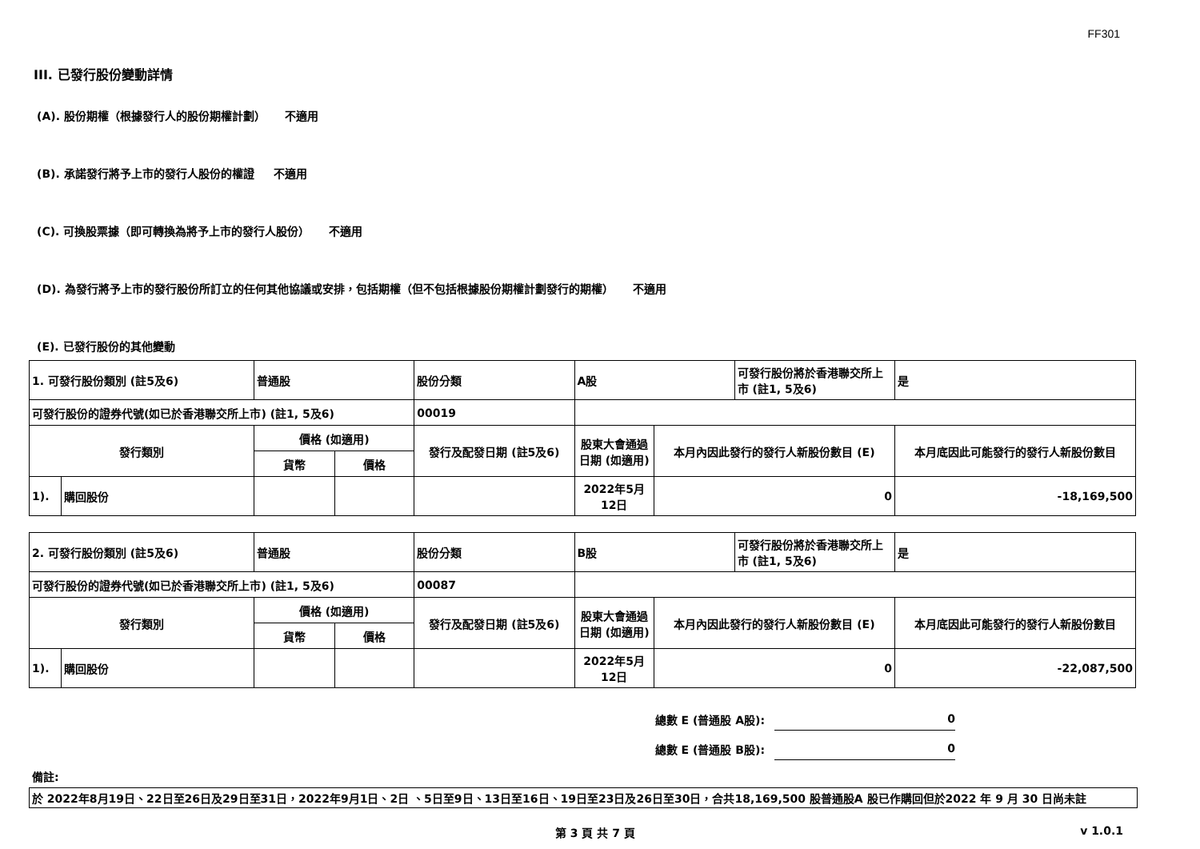FF301
III. 已發行股份變動詳情
(A). 股份期權（根據發行人的股份期權計劃） 不適用
(B). 承諾發行將予上市的發行人股份的權證 不適用
(C). 可換股票據（即可轉換為將予上市的發行人股份） 不適用
(D). 為發行將予上市的發行股份所訂立的任何其他協議或安排，包括期權（但不包括根據股份期權計劃發行的期權） 不適用
(E). 已發行股份的其他變動
| 1. 可發行股份類別 (註5及6) | | 普通股 | | 股份分類 | A股 | | 可發行股份將於香港聯交所上市 (註1, 5及6) | 是 |
| 可發行股份的證券代號(如已於香港聯交所上市) (註1, 5及6) | | | | 00019 | | | | |
| 發行類別 | | 價格 (如適用) | | 發行及配發日期 (註5及6) | 股東大會通過日期 (如適用) | 本月內因此發行的發行人新股份數目 (E) | | 本月底因此可能發行的發行人新股份數目 |
| | | 貨幣 | 價格 | | | | | |
| 1). | 購回股份 | | | | 2022年5月12日 | 0 | | -18,169,500 |
| 2. 可發行股份類別 (註5及6) | | 普通股 | | 股份分類 | B股 | | 可發行股份將於香港聯交所上市 (註1, 5及6) | 是 |
| 可發行股份的證券代號(如已於香港聯交所上市) (註1, 5及6) | | | | 00087 | | | | |
| 發行類別 | | 價格 (如適用) | | 發行及配發日期 (註5及6) | 股東大會通過日期 (如適用) | 本月內因此發行的發行人新股份數目 (E) | | 本月底因此可能發行的發行人新股份數目 |
| | | 貨幣 | 價格 | | | | | |
| 1). | 購回股份 | | | | 2022年5月12日 | 0 | | -22,087,500 |
總數 E (普通股 A股): 0
總數 E (普通股 B股): 0
備註:
於 2022年8月19日、22日至26日及29日至31日，2022年9月1日、2日 、5日至9日、13日至16日、19日至23日及26日至30日，合共18,169,500 股普通股A 股已作購回但於2022 年 9 月 30 日尚未註
第 3 頁 共 7 頁 v 1.0.1